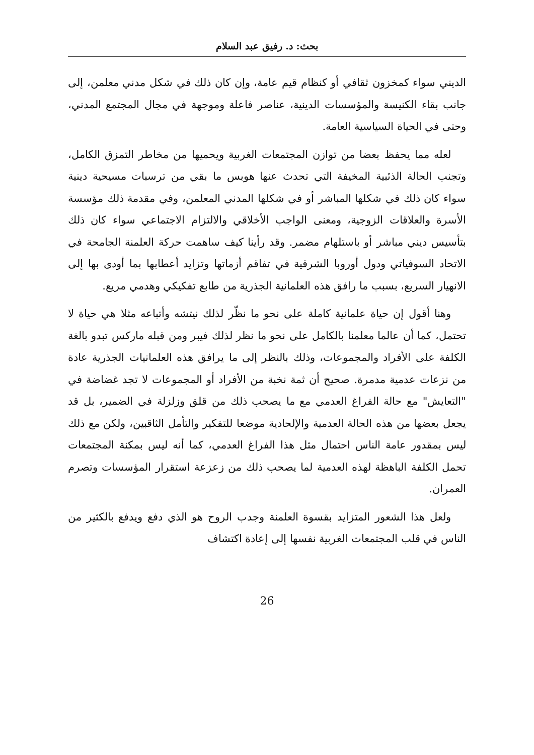بحث: د. رفيق عبد السلام
الديني سواء كمخزون ثقافي أو كنظام قيم عامة، وإن كان ذلك في شكل مدني معلمن، إلى جانب بقاء الكنيسة والمؤسسات الدينية، عناصر فاعلة وموجهة في مجال المجتمع المدني، وحتى في الحياة السياسية العامة.
لعله مما يحفظ بعضا من توازن المجتمعات الغربية ويحميها من مخاطر التمزق الكامل، وتجنب الحالة الذئبية المخيفة التي تحدث عنها هوبس ما بقي من ترسبات مسيحية دينية سواء كان ذلك في شكلها المباشر أو في شكلها المدني المعلمن، وفي مقدمة ذلك مؤسسة الأسرة والعلاقات الزوجية، ومعنى الواجب الأخلاقي والالتزام الاجتماعي سواء كان ذلك بتأسيس ديني مباشر أو باستلهام مضمر. وقد رأينا كيف ساهمت حركة العلمنة الجامحة في الاتحاد السوفياتي ودول أوروبا الشرقية في تفاقم أزماتها وتزايد أعطابها بما أودى بها إلى الانهيار السريع، بسبب ما رافق هذه العلمانية الجذرية من طابع تفكيكي وهدمي مريع.
وهنا أقول إن حياة علمانية كاملة على نحو ما نظّر لذلك نيتشه وأتباعه مثلا هي حياة لا تحتمل، كما أن عالما معلمنا بالكامل على نحو ما نظر لذلك فيبر ومن قبله ماركس تبدو بالغة الكلفة على الأفراد والمجموعات، وذلك بالنظر إلى ما يرافق هذه العلمانيات الجذرية عادة من نزعات عدمية مدمرة. صحيح أن ثمة نخبة من الأفراد أو المجموعات لا تجد غضاضة في "التعايش" مع حالة الفراغ العدمي مع ما يصحب ذلك من قلق وزلزلة في الضمير، بل قد يجعل بعضها من هذه الحالة العدمية والإلحادية موضعا للتفكير والتأمل الثاقبين، ولكن مع ذلك ليس بمقدور عامة الناس احتمال مثل هذا الفراغ العدمي، كما أنه ليس بمكنة المجتمعات تحمل الكلفة الباهظة لهذه العدمية لما يصحب ذلك من زعزعة استقرار المؤسسات وتصرم العمران.
ولعل هذا الشعور المتزايد بقسوة العلمنة وجدب الروح هو الذي دفع ويدفع بالكثير من الناس في قلب المجتمعات الغربية نفسها إلى إعادة اكتشاف
26